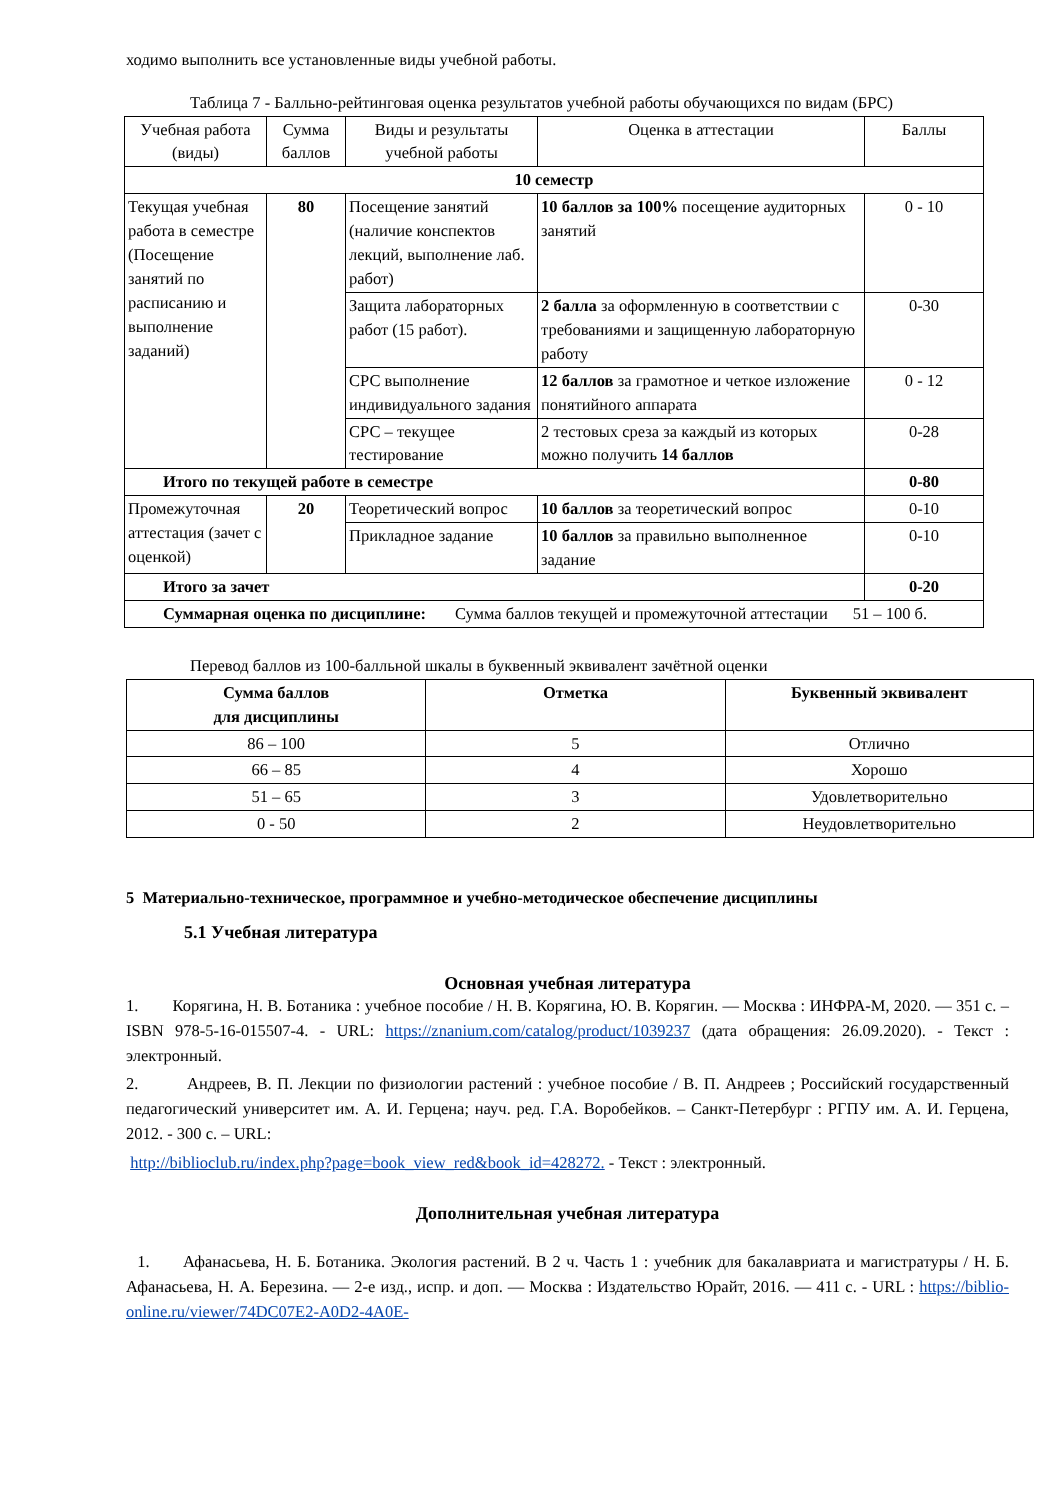ходимо выполнить все установленные виды учебной работы.
Таблица 7 - Балльно-рейтинговая оценка результатов учебной работы обучающихся по видам (БРС)
| Учебная работа (виды) | Сумма баллов | Виды и результаты учебной работы | Оценка в аттестации | Баллы |
| 10 семестр | | | | |
| Текущая учебная работа в семестре (Посещение занятий по расписанию и выполнение заданий) | 80 | Посещение занятий (наличие конспектов лекций, выполнение лаб. работ) | 10 баллов за 100% посещение аудиторных занятий | 0 - 10 |
| | | Защита лабораторных работ (15 работ). | 2 балла за оформленную в соответствии с требованиями и защищенную лабораторную работу | 0-30 |
| | | СРС выполнение индивидуального задания | 12 баллов за грамотное и четкое изложение понятийного аппарата | 0 - 12 |
| | | СРС – текущее тестирование | 2 тестовых среза за каждый из которых можно получить 14 баллов | 0-28 |
| Итого по текущей работе в семестре | | | | 0-80 |
| Промежуточная аттестация (зачет с оценкой) | 20 | Теоретический вопрос | 10 баллов за теоретический вопрос | 0-10 |
| | | Прикладное задание | 10 баллов за правильно выполненное задание | 0-10 |
| Итого за зачет | | | | 0-20 |
| Суммарная оценка по дисциплине: Сумма баллов текущей и промежуточной аттестации 51 – 100 б. | | | | |
Перевод баллов из 100-балльной шкалы в буквенный эквивалент зачётной оценки
| Сумма баллов для дисциплины | Отметка | Буквенный эквивалент |
| --- | --- | --- |
| 86 – 100 | 5 | Отлично |
| 66 – 85 | 4 | Хорошо |
| 51 – 65 | 3 | Удовлетворительно |
| 0 - 50 | 2 | Неудовлетворительно |
5 Материально-техническое, программное и учебно-методическое обеспечение дисциплины
5.1 Учебная литература
Основная учебная литература
1. Корягина, Н. В. Ботаника : учебное пособие / Н. В. Корягина, Ю. В. Корягин. — Москва : ИНФРА-М, 2020. — 351 с. – ISBN 978-5-16-015507-4. - URL: https://znanium.com/catalog/product/1039237 (дата обращения: 26.09.2020). - Текст : электронный.
2. Андреев, В. П. Лекции по физиологии растений : учебное пособие / В. П. Андреев ; Российский государственный педагогический университет им. А. И. Герцена; науч. ред. Г.А. Воробейков. – Санкт-Петербург : РГПУ им. А. И. Герцена, 2012. - 300 с. – URL:
http://biblioclub.ru/index.php?page=book_view_red&book_id=428272. - Текст : электронный.
Дополнительная учебная литература
1. Афанасьева, Н. Б. Ботаника. Экология растений. В 2 ч. Часть 1 : учебник для бакалавриата и магистратуры / Н. Б. Афанасьева, Н. А. Березина. — 2-е изд., испр. и доп. — Москва : Издательство Юрайт, 2016. — 411 с. - URL : https://biblio-online.ru/viewer/74DC07E2-A0D2-4A0E-